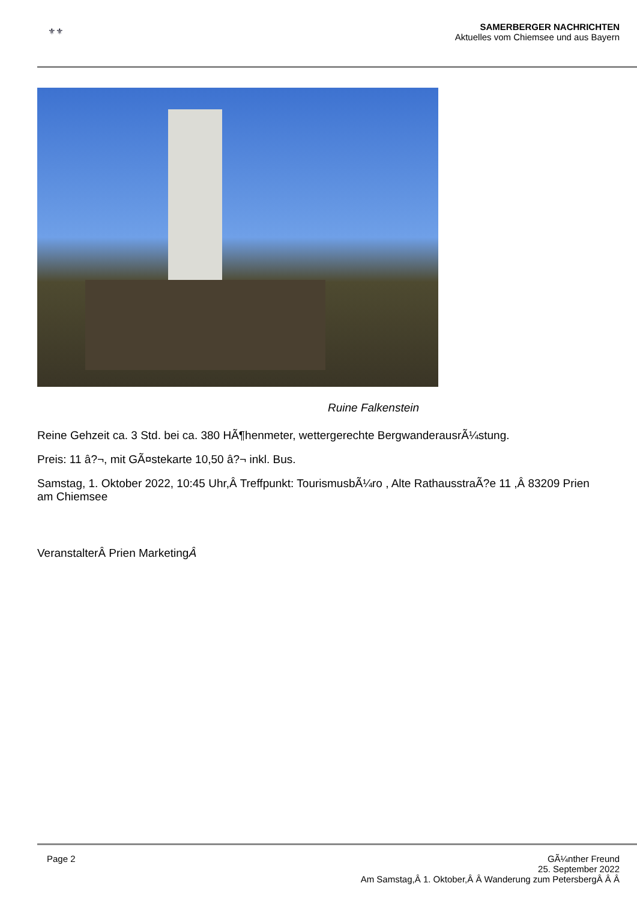⚜⚜
SAMERBERGER NACHRICHTEN
Aktuelles vom Chiemsee und aus Bayern
Ruine Falkenstein
Reine Gehzeit ca. 3 Std. bei ca. 380 HÃ¶henmeter, wettergerechte BergwanderausrÃ¼stung.
Preis: 11 â?¬, mit GÃ¤stekarte 10,50 â?¬ inkl. Bus.
Samstag, 1. Oktober 2022, 10:45 Uhr,Â Treffpunkt: TourismusbÃ¼ro , Alte RathausstraÃ?e 11 ,Â 83209 Prien am Chiemsee
VeranstalterÂ Prien MarketingÂ
Page 2
GÃ¼nther Freund
25. September 2022
Am Samstag,Â 1. Oktober,Â Â Wanderung zum PetersbergÂ Â Â